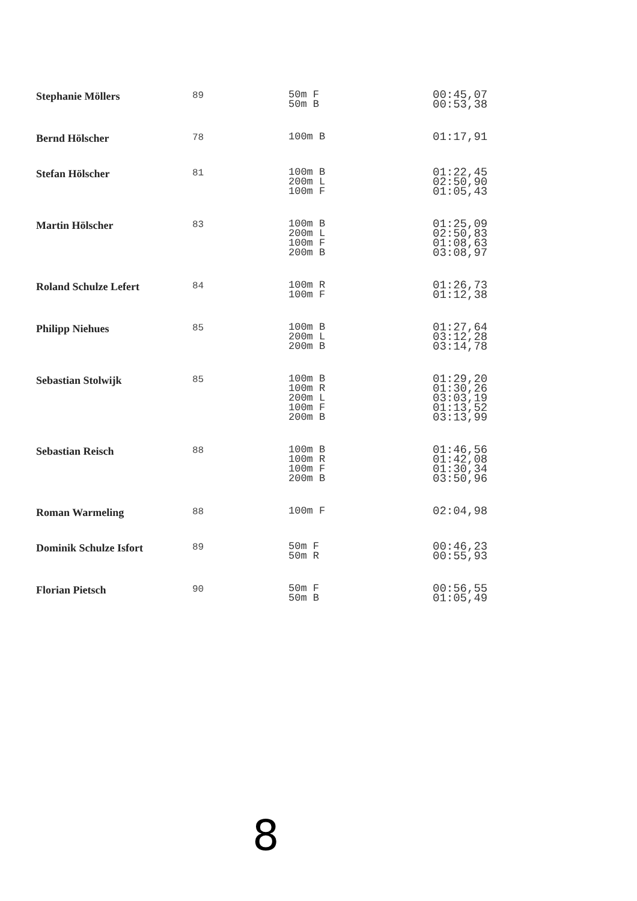| Stephanie Möllers | 89 | 50m F 50m B | 00:45,07 00:53,38 |
| Bernd Hölscher | 78 | 100m B | 01:17,91 |
| Stefan Hölscher | 81 | 100m B 200m L 100m F | 01:22,45 02:50,90 01:05,43 |
| Martin Hölscher | 83 | 100m B 200m L 100m F 200m B | 01:25,09 02:50,83 01:08,63 03:08,97 |
| Roland Schulze Lefert | 84 | 100m R 100m F | 01:26,73 01:12,38 |
| Philipp Niehues | 85 | 100m B 200m L 200m B | 01:27,64 03:12,28 03:14,78 |
| Sebastian Stolwijk | 85 | 100m B 100m R 200m L 100m F 200m B | 01:29,20 01:30,26 03:03,19 01:13,52 03:13,99 |
| Sebastian Reisch | 88 | 100m B 100m R 100m F 200m B | 01:46,56 01:42,08 01:30,34 03:50,96 |
| Roman Warmeling | 88 | 100m F | 02:04,98 |
| Dominik Schulze Isfort | 89 | 50m F 50m R | 00:46,23 00:55,93 |
| Florian Pietsch | 90 | 50m F 50m B | 00:56,55 01:05,49 |
8